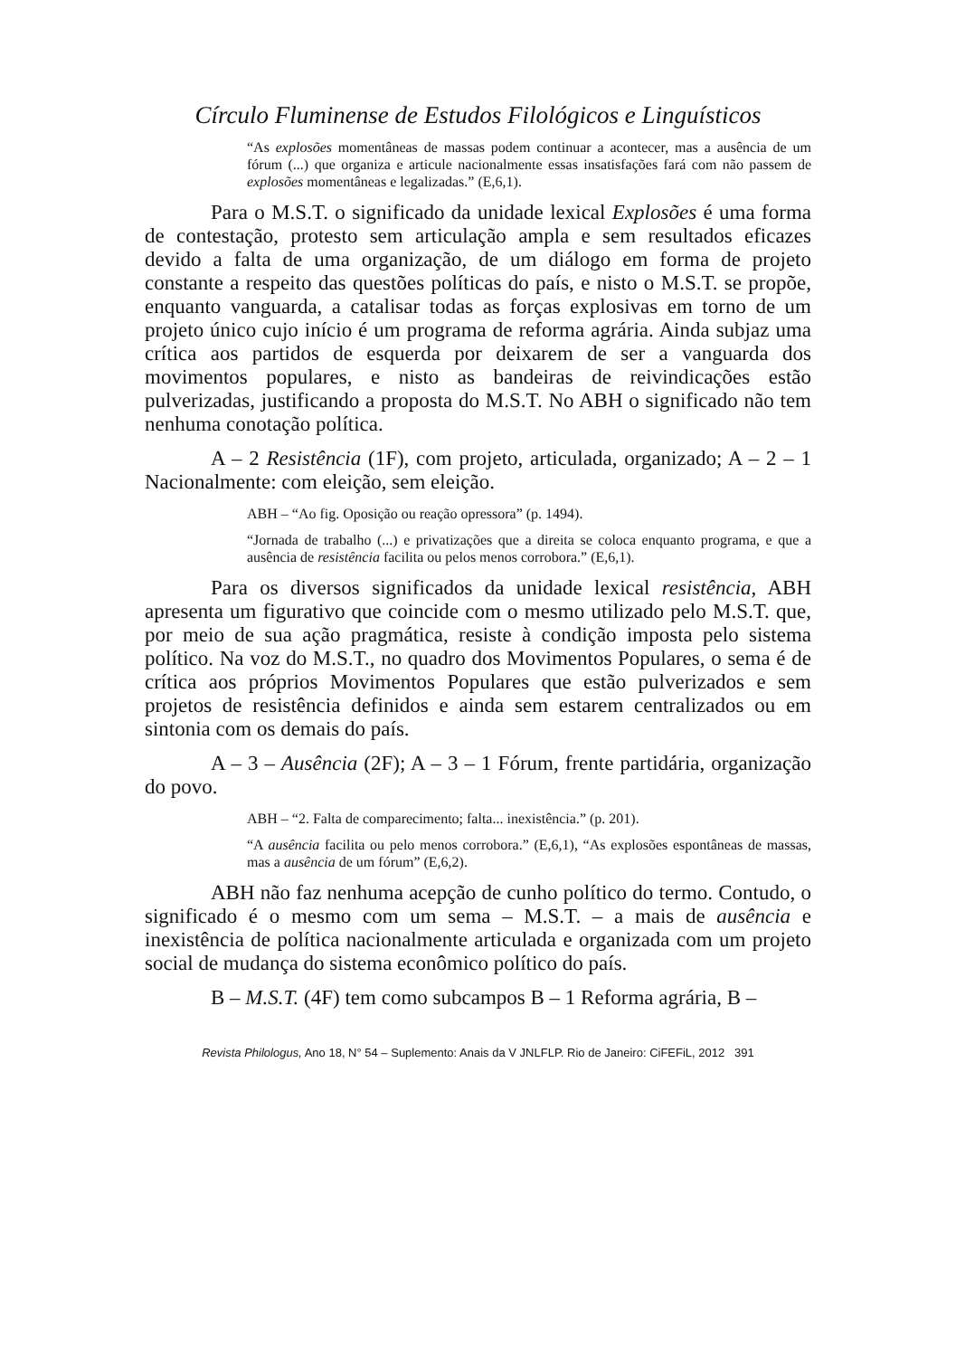Círculo Fluminense de Estudos Filológicos e Linguísticos
“As explosões momentâneas de massas podem continuar a acontecer, mas a ausência de um fórum (...) que organiza e articule nacionalmente essas insatisfações fará com não passem de explosões momentâneas e legalizadas.” (E,6,1).
Para o M.S.T. o significado da unidade lexical Explosões é uma forma de contestação, protesto sem articulação ampla e sem resultados eficazes devido a falta de uma organização, de um diálogo em forma de projeto constante a respeito das questões políticas do país, e nisto o M.S.T. se propõe, enquanto vanguarda, a catalisar todas as forças explosivas em torno de um projeto único cujo início é um programa de reforma agrária. Ainda subjaz uma crítica aos partidos de esquerda por deixarem de ser a vanguarda dos movimentos populares, e nisto as bandeiras de reivindicações estão pulverizadas, justificando a proposta do M.S.T. No ABH o significado não tem nenhuma conotação política.
A – 2 Resistência (1F), com projeto, articulada, organizado; A – 2 – 1 Nacionalmente: com eleição, sem eleição.
ABH – “Ao fig. Oposição ou reação opressora” (p. 1494).
“Jornada de trabalho (...) e privatizações que a direita se coloca enquanto programa, e que a ausência de resistência facilita ou pelos menos corrobora.” (E,6,1).
Para os diversos significados da unidade lexical resistência, ABH apresenta um figurativo que coincide com o mesmo utilizado pelo M.S.T. que, por meio de sua ação pragmática, resiste à condição imposta pelo sistema político. Na voz do M.S.T., no quadro dos Movimentos Populares, o sema é de crítica aos próprios Movimentos Populares que estão pulverizados e sem projetos de resistência definidos e ainda sem estarem centralizados ou em sintonia com os demais do país.
A – 3 – Ausência (2F); A – 3 – 1 Fórum, frente partidária, organização do povo.
ABH – “2. Falta de comparecimento; falta... inexistência.” (p. 201).
“A ausência facilita ou pelo menos corrobora.” (E,6,1), “As explosões espontâneas de massas, mas a ausência de um fórum” (E,6,2).
ABH não faz nenhuma acepção de cunho político do termo. Contudo, o significado é o mesmo com um sema – M.S.T. – a mais de ausência e inexistência de política nacionalmente articulada e organizada com um projeto social de mudança do sistema econômico político do país.
B – M.S.T. (4F) tem como subcampos B – 1 Reforma agrária, B –
Revista Philologus, Ano 18, N° 54 – Suplemento: Anais da V JNLFLP. Rio de Janeiro: CiFEFiL, 2012 391